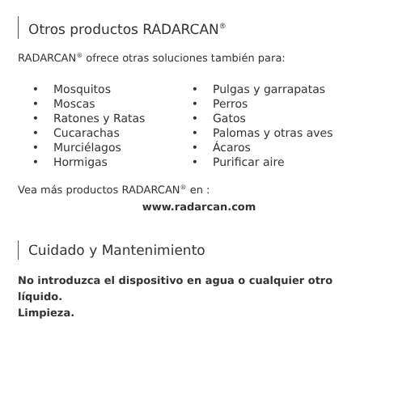Otros productos RADARCAN<sup>®</sup>
RADARCAN<sup>®</sup> ofrece otras soluciones también para:
• Mosquitos
• Moscas
• Ratones y Ratas
• Cucarachas
• Murciélagos
• Hormigas
• Pulgas y garrapatas
• Perros
• Gatos
• Palomas y otras aves
• Ácaros
• Purificar aire
Vea más productos RADARCAN<sup>®</sup> en :
www.radarcan.com
Cuidado y Mantenimiento
No introduzca el dispositivo en agua o cualquier otro líquido.
Limpieza.